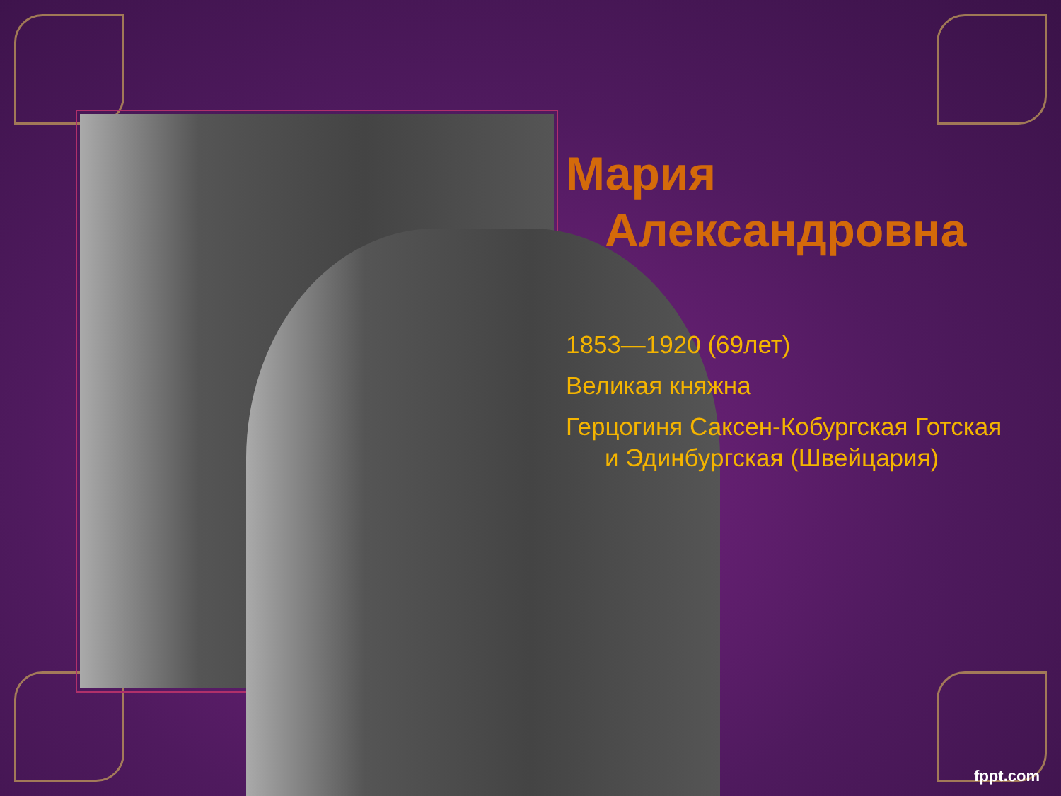Мария
Александровна
1853—1920 (69лет)
Великая княжна
Герцогиня Саксен-Кобургская Готская
и Эдинбургская (Швейцария)
fppt.com